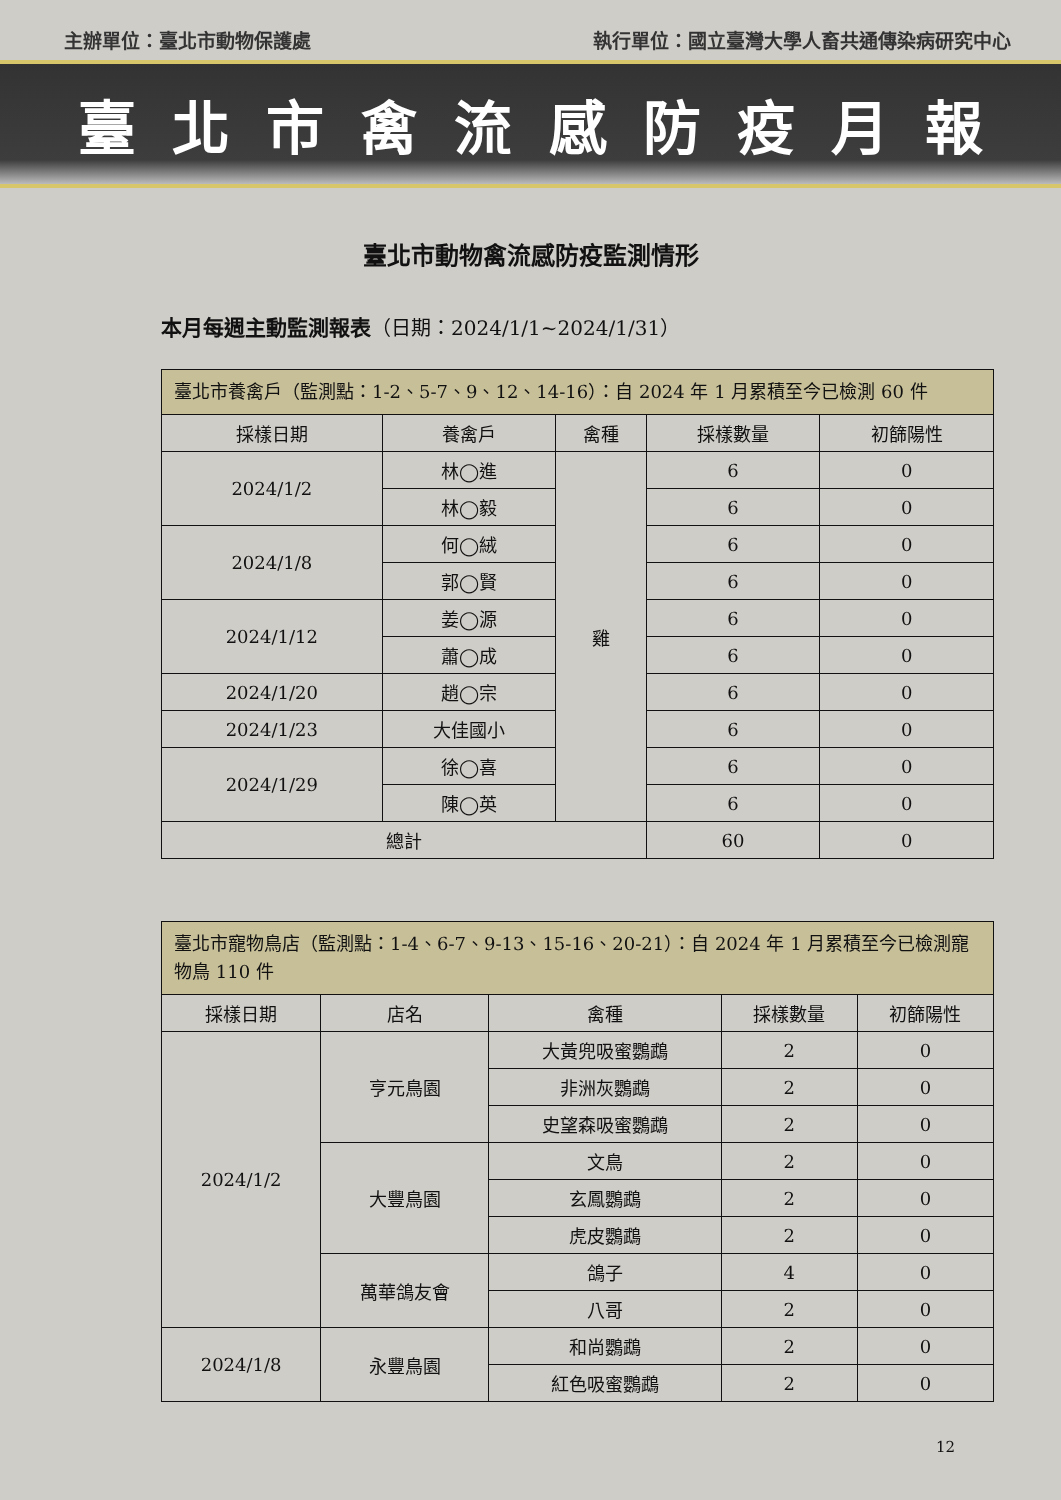主辦單位：臺北市動物保護處 執行單位：國立臺灣大學人畜共通傳染病研究中心
臺北市禽流感防疫月報
臺北市動物禽流感防疫監測情形
本月每週主動監測報表（日期：2024/1/1~2024/1/31）
| 臺北市養禽戶（監測點：1-2、5-7、9、12、14-16）：自 2024 年 1 月累積至今已檢測 60 件 | | | | |
| 採樣日期 | 養禽戶 | 禽種 | 採樣數量 | 初篩陽性 |
| 2024/1/2 | 林◯進 | 雞 | 6 | 0 |
| | 林◯毅 | | 6 | 0 |
| 2024/1/8 | 何◯絨 | | 6 | 0 |
| | 郭◯賢 | | 6 | 0 |
| 2024/1/12 | 姜◯源 | | 6 | 0 |
| | 蕭◯成 | | 6 | 0 |
| 2024/1/20 | 趙◯宗 | | 6 | 0 |
| 2024/1/23 | 大佳國小 | | 6 | 0 |
| 2024/1/29 | 徐◯喜 | | 6 | 0 |
| | 陳◯英 | | 6 | 0 |
| 總計 | | | 60 | 0 |
| 臺北市寵物鳥店（監測點：1-4、6-7、9-13、15-16、20-21）：自 2024 年 1 月累積至今已檢測寵物鳥 110 件 | | | | |
| 採樣日期 | 店名 | 禽種 | 採樣數量 | 初篩陽性 |
| 2024/1/2 | 亨元鳥園 | 大黃兜吸蜜鸚鵡 | 2 | 0 |
| | | 非洲灰鸚鵡 | 2 | 0 |
| | | 史望森吸蜜鸚鵡 | 2 | 0 |
| | 大豐鳥園 | 文鳥 | 2 | 0 |
| | | 玄鳳鸚鵡 | 2 | 0 |
| | | 虎皮鸚鵡 | 2 | 0 |
| | 萬華鴿友會 | 鴿子 | 4 | 0 |
| | | 八哥 | 2 | 0 |
| 2024/1/8 | 永豐鳥園 | 和尚鸚鵡 | 2 | 0 |
| | | 紅色吸蜜鸚鵡 | 2 | 0 |
12